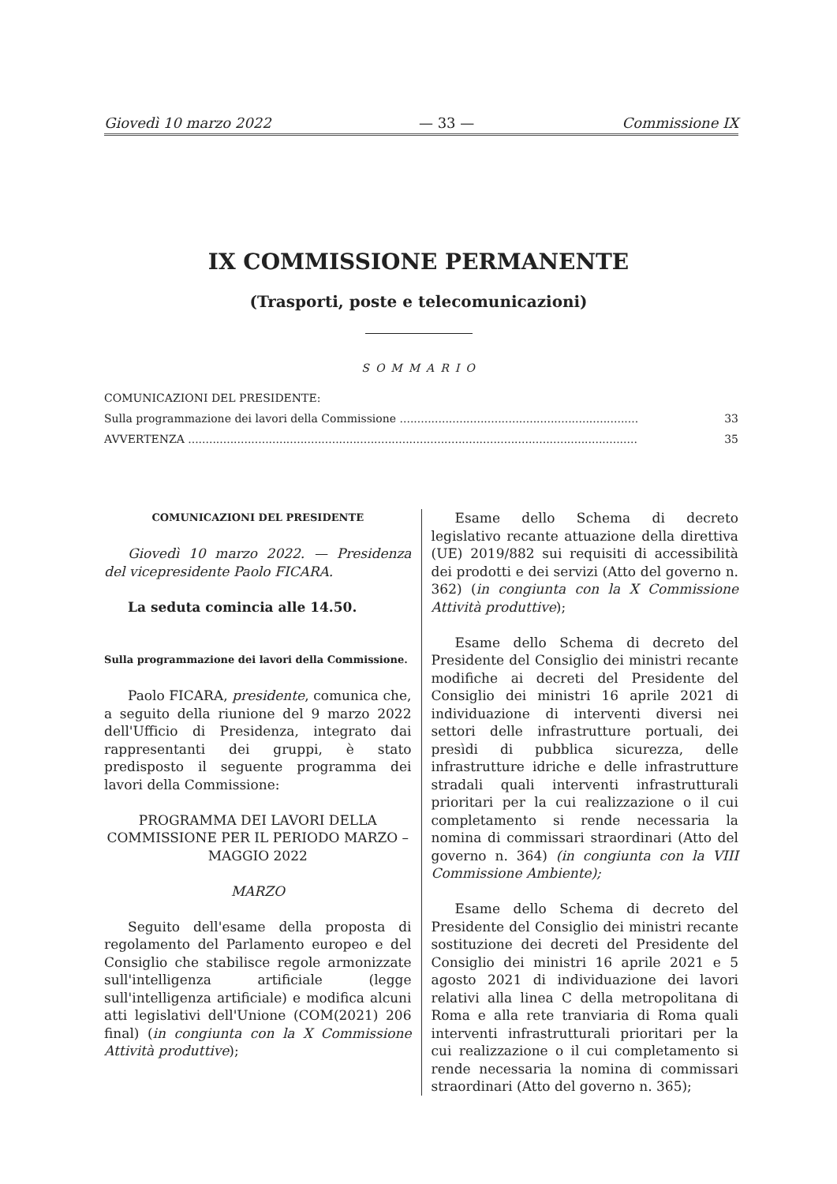Giovedì 10 marzo 2022 — 33 — Commissione IX
IX COMMISSIONE PERMANENTE
(Trasporti, poste e telecomunicazioni)
SOMMARIO
COMUNICAZIONI DEL PRESIDENTE:
Sulla programmazione dei lavori della Commissione .................................................................... 33
AVVERTENZA ................................................................................................................................ 35
COMUNICAZIONI DEL PRESIDENTE
Giovedì 10 marzo 2022. — Presidenza del vicepresidente Paolo FICARA.
La seduta comincia alle 14.50.
Sulla programmazione dei lavori della Commissione.
Paolo FICARA, presidente, comunica che, a seguito della riunione del 9 marzo 2022 dell'Ufficio di Presidenza, integrato dai rappresentanti dei gruppi, è stato predisposto il seguente programma dei lavori della Commissione:
PROGRAMMA DEI LAVORI DELLA COMMISSIONE PER IL PERIODO MARZO – MAGGIO 2022
MARZO
Seguito dell'esame della proposta di regolamento del Parlamento europeo e del Consiglio che stabilisce regole armonizzate sull'intelligenza artificiale (legge sull'intelligenza artificiale) e modifica alcuni atti legislativi dell'Unione (COM(2021) 206 final) (in congiunta con la X Commissione Attività produttive);
Esame dello Schema di decreto legislativo recante attuazione della direttiva (UE) 2019/882 sui requisiti di accessibilità dei prodotti e dei servizi (Atto del governo n. 362) (in congiunta con la X Commissione Attività produttive);
Esame dello Schema di decreto del Presidente del Consiglio dei ministri recante modifiche ai decreti del Presidente del Consiglio dei ministri 16 aprile 2021 di individuazione di interventi diversi nei settori delle infrastrutture portuali, dei presìdi di pubblica sicurezza, delle infrastrutture idriche e delle infrastrutture stradali quali interventi infrastrutturali prioritari per la cui realizzazione o il cui completamento si rende necessaria la nomina di commissari straordinari (Atto del governo n. 364) (in congiunta con la VIII Commissione Ambiente);
Esame dello Schema di decreto del Presidente del Consiglio dei ministri recante sostituzione dei decreti del Presidente del Consiglio dei ministri 16 aprile 2021 e 5 agosto 2021 di individuazione dei lavori relativi alla linea C della metropolitana di Roma e alla rete tranviaria di Roma quali interventi infrastrutturali prioritari per la cui realizzazione o il cui completamento si rende necessaria la nomina di commissari straordinari (Atto del governo n. 365);